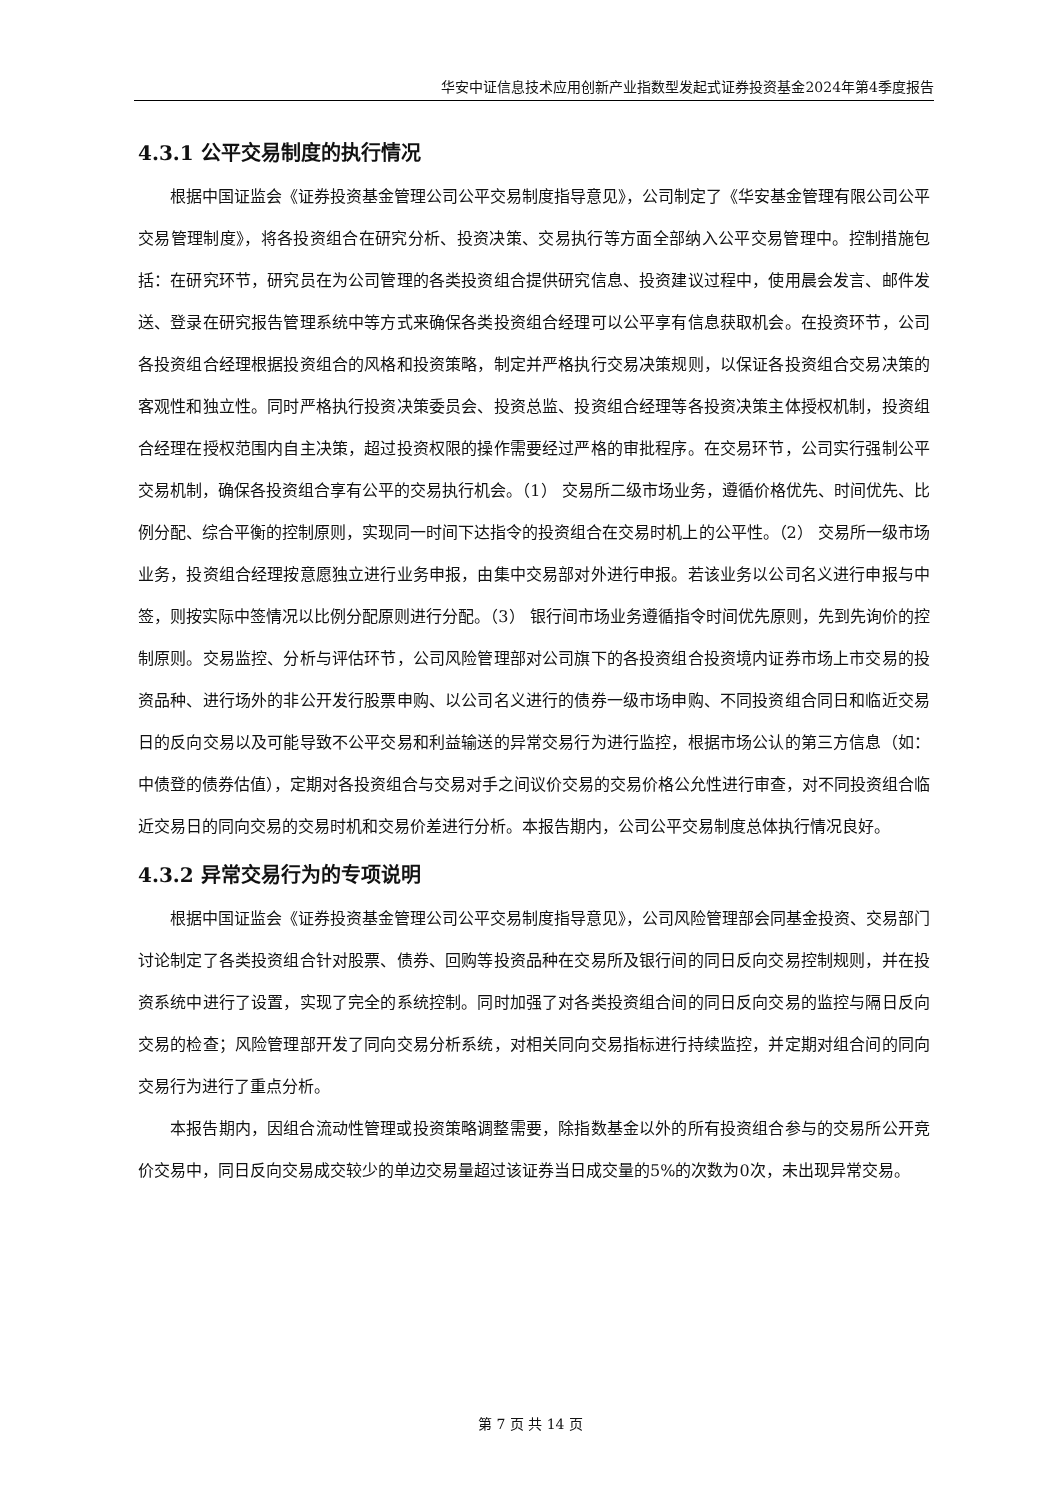华安中证信息技术应用创新产业指数型发起式证券投资基金2024年第4季度报告
4.3.1 公平交易制度的执行情况
根据中国证监会《证券投资基金管理公司公平交易制度指导意见》，公司制定了《华安基金管理有限公司公平交易管理制度》，将各投资组合在研究分析、投资决策、交易执行等方面全部纳入公平交易管理中。控制措施包括：在研究环节，研究员在为公司管理的各类投资组合提供研究信息、投资建议过程中，使用晨会发言、邮件发送、登录在研究报告管理系统中等方式来确保各类投资组合经理可以公平享有信息获取机会。在投资环节，公司各投资组合经理根据投资组合的风格和投资策略，制定并严格执行交易决策规则，以保证各投资组合交易决策的客观性和独立性。同时严格执行投资决策委员会、投资总监、投资组合经理等各投资决策主体授权机制，投资组合经理在授权范围内自主决策，超过投资权限的操作需要经过严格的审批程序。在交易环节，公司实行强制公平交易机制，确保各投资组合享有公平的交易执行机会。（1） 交易所二级市场业务，遵循价格优先、时间优先、比例分配、综合平衡的控制原则，实现同一时间下达指令的投资组合在交易时机上的公平性。（2） 交易所一级市场业务，投资组合经理按意愿独立进行业务申报，由集中交易部对外进行申报。若该业务以公司名义进行申报与中签，则按实际中签情况以比例分配原则进行分配。（3） 银行间市场业务遵循指令时间优先原则，先到先询价的控制原则。交易监控、分析与评估环节，公司风险管理部对公司旗下的各投资组合投资境内证券市场上市交易的投资品种、进行场外的非公开发行股票申购、以公司名义进行的债券一级市场申购、不同投资组合同日和临近交易日的反向交易以及可能导致不公平交易和利益输送的异常交易行为进行监控，根据市场公认的第三方信息（如：中债登的债券估值），定期对各投资组合与交易对手之间议价交易的交易价格公允性进行审查，对不同投资组合临近交易日的同向交易的交易时机和交易价差进行分析。本报告期内，公司公平交易制度总体执行情况良好。
4.3.2 异常交易行为的专项说明
根据中国证监会《证券投资基金管理公司公平交易制度指导意见》，公司风险管理部会同基金投资、交易部门讨论制定了各类投资组合针对股票、债券、回购等投资品种在交易所及银行间的同日反向交易控制规则，并在投资系统中进行了设置，实现了完全的系统控制。同时加强了对各类投资组合间的同日反向交易的监控与隔日反向交易的检查；风险管理部开发了同向交易分析系统，对相关同向交易指标进行持续监控，并定期对组合间的同向交易行为进行了重点分析。
本报告期内，因组合流动性管理或投资策略调整需要，除指数基金以外的所有投资组合参与的交易所公开竞价交易中，同日反向交易成交较少的单边交易量超过该证券当日成交量的5%的次数为0次，未出现异常交易。
第 7 页 共 14 页